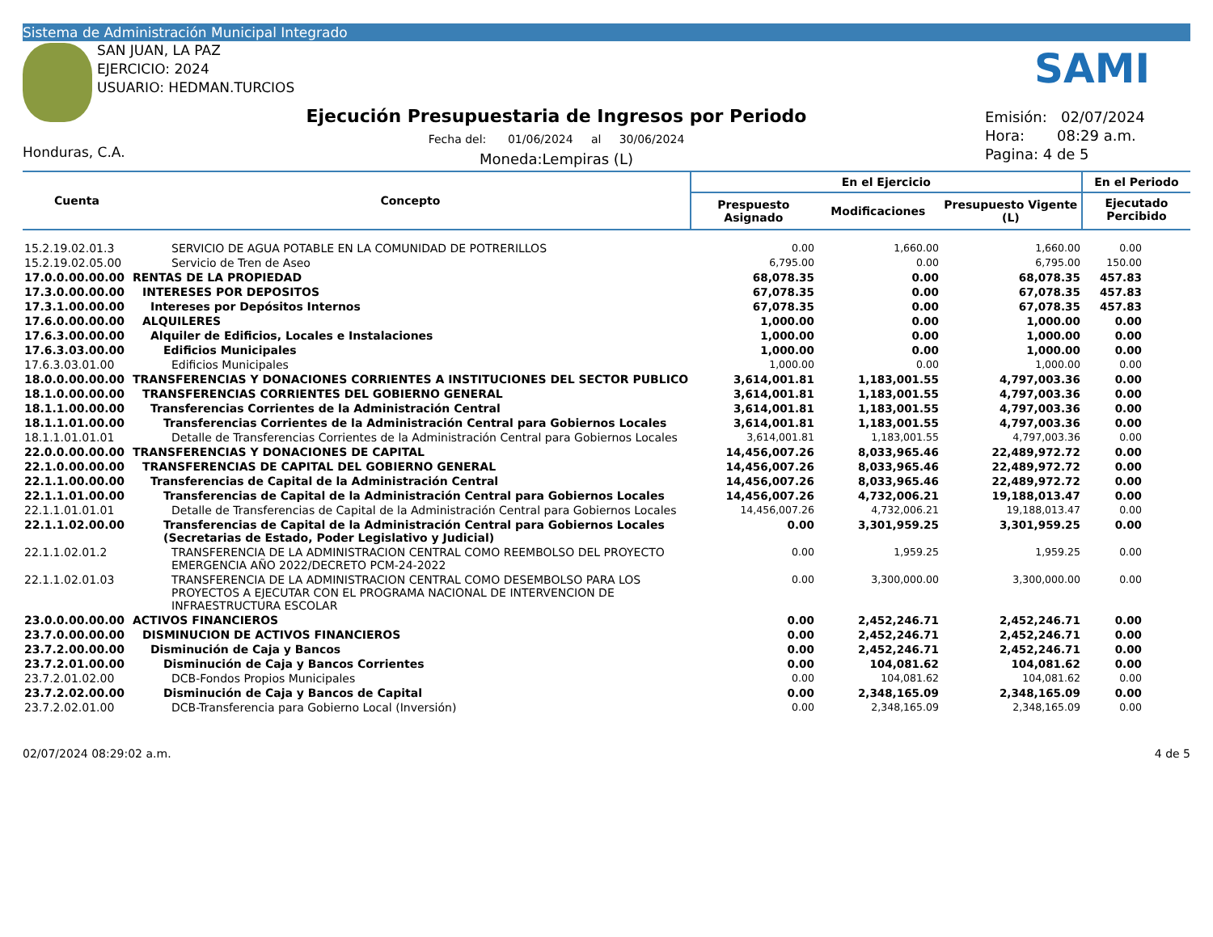Sistema de Administración Municipal Integrado
SAN JUAN, LA PAZ
EJERCICIO: 2024
USUARIO: HEDMAN.TURCIOS
Honduras, C.A.
Ejecución Presupuestaria de Ingresos por Periodo
Fecha del: 01/06/2024 al 30/06/2024
Moneda:Lempiras (L)
Emisión: 02/07/2024
Hora: 08:29 a.m.
Pagina: 4 de 5
SAMI
| Cuenta | Concepto | En el Ejercicio | | | En el Periodo |
| --- | --- | --- | --- | --- | --- |
| | | Prespuesto Asignado | Modificaciones | Presupuesto Vigente (L) | Ejecutado Percibido |
| 15.2.19.02.01.3 | SERVICIO DE AGUA POTABLE EN LA COMUNIDAD DE POTRERILLOS | 0.00 | 1,660.00 | 1,660.00 | 0.00 |
| 15.2.19.02.05.00 | Servicio de Tren de Aseo | 6,795.00 | 0.00 | 6,795.00 | 150.00 |
| 17.0.0.00.00.00 | RENTAS DE LA PROPIEDAD | 68,078.35 | 0.00 | 68,078.35 | 457.83 |
| 17.3.0.00.00.00 | INTERESES POR DEPOSITOS | 67,078.35 | 0.00 | 67,078.35 | 457.83 |
| 17.3.1.00.00.00 | Intereses por Depósitos Internos | 67,078.35 | 0.00 | 67,078.35 | 457.83 |
| 17.6.0.00.00.00 | ALQUILERES | 1,000.00 | 0.00 | 1,000.00 | 0.00 |
| 17.6.3.00.00.00 | Alquiler de Edificios, Locales e Instalaciones | 1,000.00 | 0.00 | 1,000.00 | 0.00 |
| 17.6.3.03.00.00 | Edificios Municipales | 1,000.00 | 0.00 | 1,000.00 | 0.00 |
| 17.6.3.03.01.00 | Edificios Municipales | 1,000.00 | 0.00 | 1,000.00 | 0.00 |
| 18.0.0.00.00.00 | TRANSFERENCIAS Y DONACIONES CORRIENTES A INSTITUCIONES DEL SECTOR PUBLICO | 3,614,001.81 | 1,183,001.55 | 4,797,003.36 | 0.00 |
| 18.1.0.00.00.00 | TRANSFERENCIAS CORRIENTES DEL GOBIERNO GENERAL | 3,614,001.81 | 1,183,001.55 | 4,797,003.36 | 0.00 |
| 18.1.1.00.00.00 | Transferencias Corrientes de la Administración Central | 3,614,001.81 | 1,183,001.55 | 4,797,003.36 | 0.00 |
| 18.1.1.01.00.00 | Transferencias Corrientes de la Administración Central para Gobiernos Locales | 3,614,001.81 | 1,183,001.55 | 4,797,003.36 | 0.00 |
| 18.1.1.01.01.01 | Detalle de Transferencias Corrientes de la Administración Central para Gobiernos Locales | 3,614,001.81 | 1,183,001.55 | 4,797,003.36 | 0.00 |
| 22.0.0.00.00.00 | TRANSFERENCIAS Y DONACIONES DE CAPITAL | 14,456,007.26 | 8,033,965.46 | 22,489,972.72 | 0.00 |
| 22.1.0.00.00.00 | TRANSFERENCIAS DE CAPITAL DEL GOBIERNO GENERAL | 14,456,007.26 | 8,033,965.46 | 22,489,972.72 | 0.00 |
| 22.1.1.00.00.00 | Transferencias de Capital de la Administración Central | 14,456,007.26 | 8,033,965.46 | 22,489,972.72 | 0.00 |
| 22.1.1.01.00.00 | Transferencias de Capital de la Administración Central para Gobiernos Locales | 14,456,007.26 | 4,732,006.21 | 19,188,013.47 | 0.00 |
| 22.1.1.01.01.01 | Detalle de Transferencias de Capital de la Administración Central para Gobiernos Locales | 14,456,007.26 | 4,732,006.21 | 19,188,013.47 | 0.00 |
| 22.1.1.02.00.00 | Transferencias de Capital de la Administración Central para Gobiernos Locales (Secretarias de Estado, Poder Legislativo y Judicial) | 0.00 | 3,301,959.25 | 3,301,959.25 | 0.00 |
| 22.1.1.02.01.2 | TRANSFERENCIA DE LA ADMINISTRACION CENTRAL COMO REEMBOLSO DEL PROYECTO EMERGENCIA AÑO 2022/DECRETO PCM-24-2022 | 0.00 | 1,959.25 | 1,959.25 | 0.00 |
| 22.1.1.02.01.03 | TRANSFERENCIA DE LA ADMINISTRACION CENTRAL COMO DESEMBOLSO PARA LOS PROYECTOS A EJECUTAR CON EL PROGRAMA NACIONAL DE INTERVENCION DE INFRAESTRUCTURA ESCOLAR | 0.00 | 3,300,000.00 | 3,300,000.00 | 0.00 |
| 23.0.0.00.00.00 | ACTIVOS FINANCIEROS | 0.00 | 2,452,246.71 | 2,452,246.71 | 0.00 |
| 23.7.0.00.00.00 | DISMINUCION DE ACTIVOS FINANCIEROS | 0.00 | 2,452,246.71 | 2,452,246.71 | 0.00 |
| 23.7.2.00.00.00 | Disminución de Caja y Bancos | 0.00 | 2,452,246.71 | 2,452,246.71 | 0.00 |
| 23.7.2.01.00.00 | Disminución de Caja y Bancos Corrientes | 0.00 | 104,081.62 | 104,081.62 | 0.00 |
| 23.7.2.01.02.00 | DCB-Fondos Propios Municipales | 0.00 | 104,081.62 | 104,081.62 | 0.00 |
| 23.7.2.02.00.00 | Disminución de Caja y Bancos de Capital | 0.00 | 2,348,165.09 | 2,348,165.09 | 0.00 |
| 23.7.2.02.01.00 | DCB-Transferencia para Gobierno Local (Inversión) | 0.00 | 2,348,165.09 | 2,348,165.09 | 0.00 |
02/07/2024 08:29:02 a.m. 4 de 5